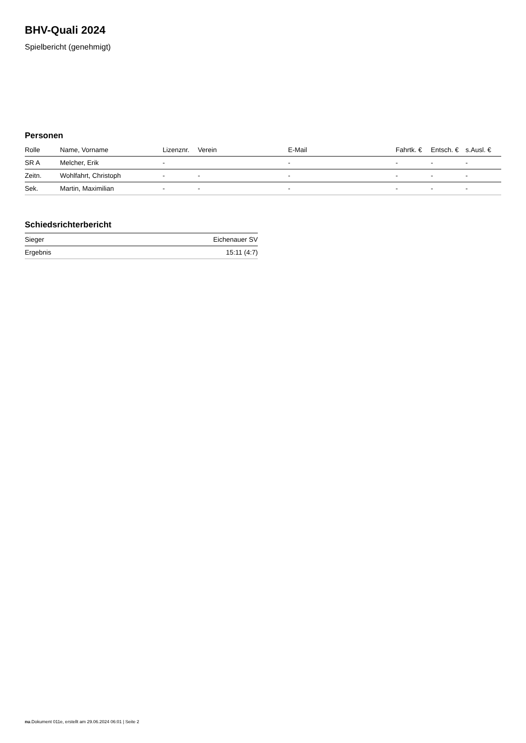BHV-Quali 2024
Spielbericht (genehmigt)
Personen
| Rolle | Name, Vorname | Lizenznr. | Verein | E-Mail | Fahrtk. € | Entsch. € | s.Ausl. € |
| --- | --- | --- | --- | --- | --- | --- | --- |
| SR A | Melcher, Erik | - | | - | - | - | - |
| Zeitn. | Wohlfahrt, Christoph | - | - | - | - | - | - |
| Sek. | Martin, Maximilian | - | - | - | - | - | - |
Schiedsrichterbericht
| Sieger | Eichenauer SV |
| Ergebnis | 15:11 (4:7) |
nu.Dokument 011e, erstellt am 29.06.2024 06:01 | Seite 2